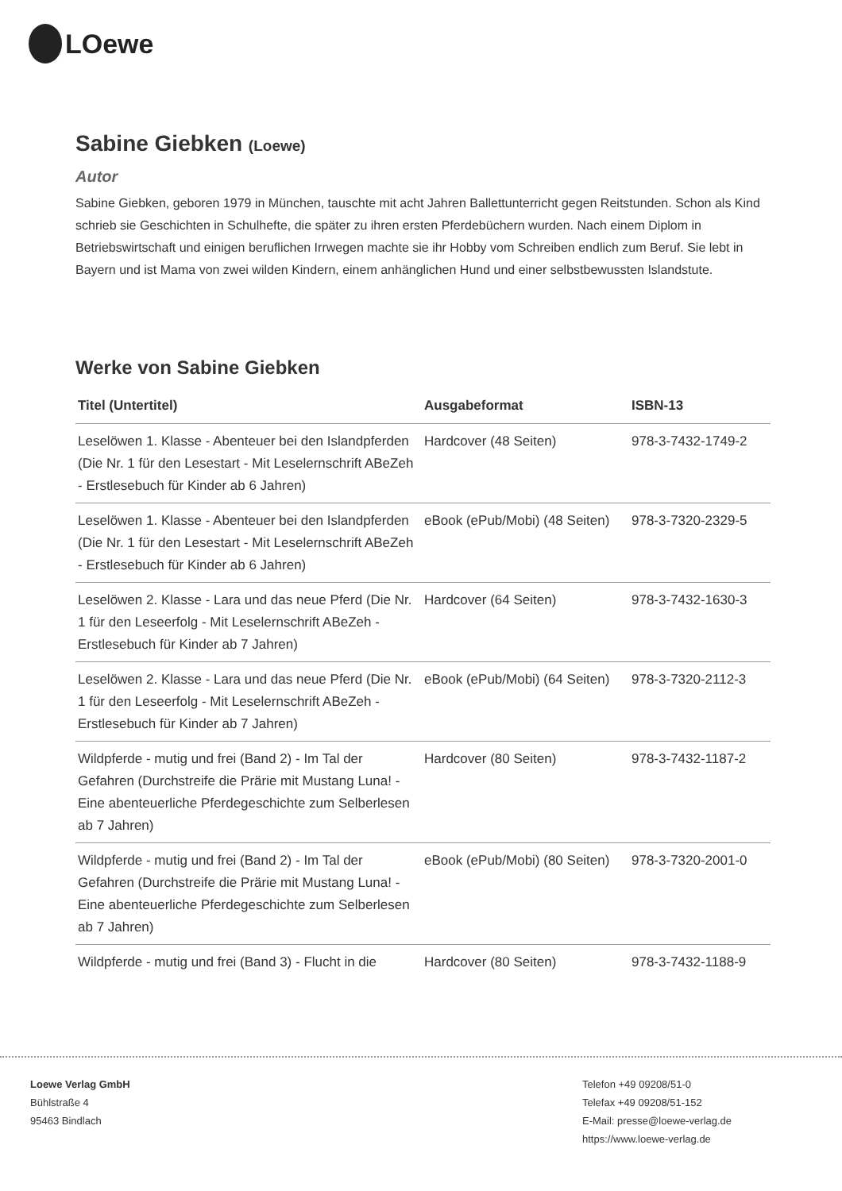LOewe
Sabine Giebken (Loewe)
Autor
Sabine Giebken, geboren 1979 in München, tauschte mit acht Jahren Ballettunterricht gegen Reitstunden. Schon als Kind schrieb sie Geschichten in Schulhefte, die später zu ihren ersten Pferdebüchern wurden. Nach einem Diplom in Betriebswirtschaft und einigen beruflichen Irrwegen machte sie ihr Hobby vom Schreiben endlich zum Beruf. Sie lebt in Bayern und ist Mama von zwei wilden Kindern, einem anhänglichen Hund und einer selbstbewussten Islandstute.
Werke von Sabine Giebken
| Titel (Untertitel) | Ausgabeformat | ISBN-13 |
| --- | --- | --- |
| Leselöwen 1. Klasse - Abenteuer bei den Islandpferden (Die Nr. 1 für den Lesestart - Mit Leselernschrift ABeZeh - Erstlesebuch für Kinder ab 6 Jahren) | Hardcover (48 Seiten) | 978-3-7432-1749-2 |
| Leselöwen 1. Klasse - Abenteuer bei den Islandpferden (Die Nr. 1 für den Lesestart - Mit Leselernschrift ABeZeh - Erstlesebuch für Kinder ab 6 Jahren) | eBook (ePub/Mobi) (48 Seiten) | 978-3-7320-2329-5 |
| Leselöwen 2. Klasse - Lara und das neue Pferd (Die Nr. 1 für den Leseerfolg - Mit Leselernschrift ABeZeh - Erstlesebuch für Kinder ab 7 Jahren) | Hardcover (64 Seiten) | 978-3-7432-1630-3 |
| Leselöwen 2. Klasse - Lara und das neue Pferd (Die Nr. 1 für den Leseerfolg - Mit Leselernschrift ABeZeh - Erstlesebuch für Kinder ab 7 Jahren) | eBook (ePub/Mobi) (64 Seiten) | 978-3-7320-2112-3 |
| Wildpferde - mutig und frei (Band 2) - Im Tal der Gefahren (Durchstreife die Prärie mit Mustang Luna! - Eine abenteuerliche Pferdegeschichte zum Selberlesen ab 7 Jahren) | Hardcover (80 Seiten) | 978-3-7432-1187-2 |
| Wildpferde - mutig und frei (Band 2) - Im Tal der Gefahren (Durchstreife die Prärie mit Mustang Luna! - Eine abenteuerliche Pferdegeschichte zum Selberlesen ab 7 Jahren) | eBook (ePub/Mobi) (80 Seiten) | 978-3-7320-2001-0 |
| Wildpferde - mutig und frei (Band 3) - Flucht in die | Hardcover (80 Seiten) | 978-3-7432-1188-9 |
Loewe Verlag GmbH
Bühlstraße 4
95463 Bindlach
Telefon +49 09208/51-0
Telefax +49 09208/51-152
E-Mail: presse@loewe-verlag.de
https://www.loewe-verlag.de